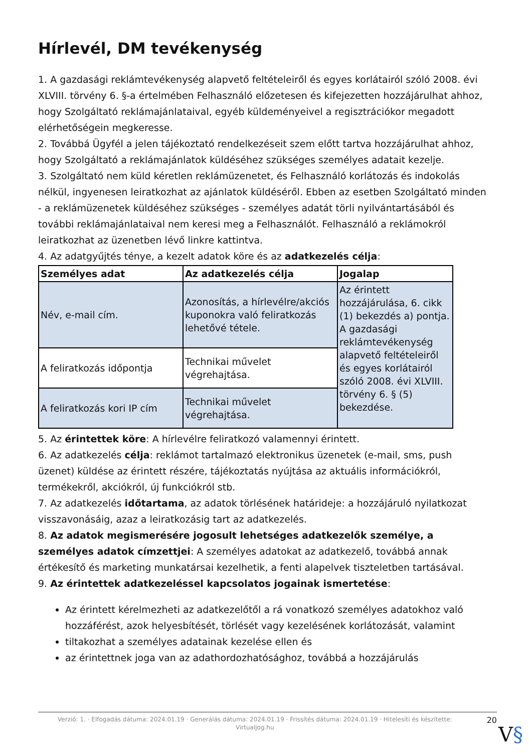Hírlevél, DM tevékenység
1. A gazdasági reklámtevékenység alapvető feltételeiről és egyes korlátairól szóló 2008. évi XLVIII. törvény 6. §-a értelmében Felhasználó előzetesen és kifejezetten hozzájárulhat ahhoz, hogy Szolgáltató reklámajánlataival, egyéb küldeményeivel a regisztrációkor megadott elérhetőségein megkeresse.
2. Továbbá Ügyfél a jelen tájékoztató rendelkezéseit szem előtt tartva hozzájárulhat ahhoz, hogy Szolgáltató a reklámajánlatok küldéséhez szükséges személyes adatait kezelje.
3. Szolgáltató nem küld kéretlen reklámüzenetet, és Felhasználó korlátozás és indokolás nélkül, ingyenesen leiratkozhat az ajánlatok küldéséről. Ebben az esetben Szolgáltató minden - a reklámüzenetek küldéséhez szükséges - személyes adatát törli nyilvántartásából és további reklámajánlataival nem keresi meg a Felhasználót. Felhasználó a reklámokról leiratkozhat az üzenetben lévő linkre kattintva.
4. Az adatgyűjtés ténye, a kezelt adatok köre és az adatkezelés célja:
| Személyes adat | Az adatkezelés célja | Jogalap |
| --- | --- | --- |
| Név, e-mail cím. | Azonosítás, a hírlevélre/akciós kuponokra való feliratkozás lehetővé tétele. | Az érintett hozzájárulása, 6. cikk (1) bekezdés a) pontja. A gazdasági reklámtevékenység alapvető feltételeiről és egyes korlátairól szóló 2008. évi XLVIII. törvény 6. § (5) bekezdése. |
| A feliratkozás időpontja | Technikai művelet végrehajtása. | |
| A feliratkozás kori IP cím | Technikai művelet végrehajtása. | |
5. Az érintettek köre: A hírlevélre feliratkozó valamennyi érintett.
6. Az adatkezelés célja: reklámot tartalmazó elektronikus üzenetek (e-mail, sms, push üzenet) küldése az érintett részére, tájékoztatás nyújtása az aktuális információkról, termékekről, akciókról, új funkciókról stb.
7. Az adatkezelés időtartama, az adatok törlésének határideje: a hozzájáruló nyilatkozat visszavonásáig, azaz a leiratkozásig tart az adatkezelés.
8. Az adatok megismerésére jogosult lehetséges adatkezelők személye, a személyes adatok címzettjei: A személyes adatokat az adatkezelő, továbbá annak értékesítő és marketing munkatársai kezelhetik, a fenti alapelvek tiszteletben tartásával.
9. Az érintettek adatkezeléssel kapcsolatos jogainak ismertetése:
Az érintett kérelmezheti az adatkezelőtől a rá vonatkozó személyes adatokhoz való hozzáférést, azok helyesbítését, törlését vagy kezelésének korlátozását, valamint
tiltakozhat a személyes adatainak kezelése ellen és
az érintettnek joga van az adathordozhatósághoz, továbbá a hozzájárulás
Verzió: 1. · Elfogadás dátuma: 2024.01.19 · Generálás dátuma: 2024.01.19 · Frissítés dátuma: 2024.01.19 · Hitelesíti és készítette: Virtualjog.hu
20
V§